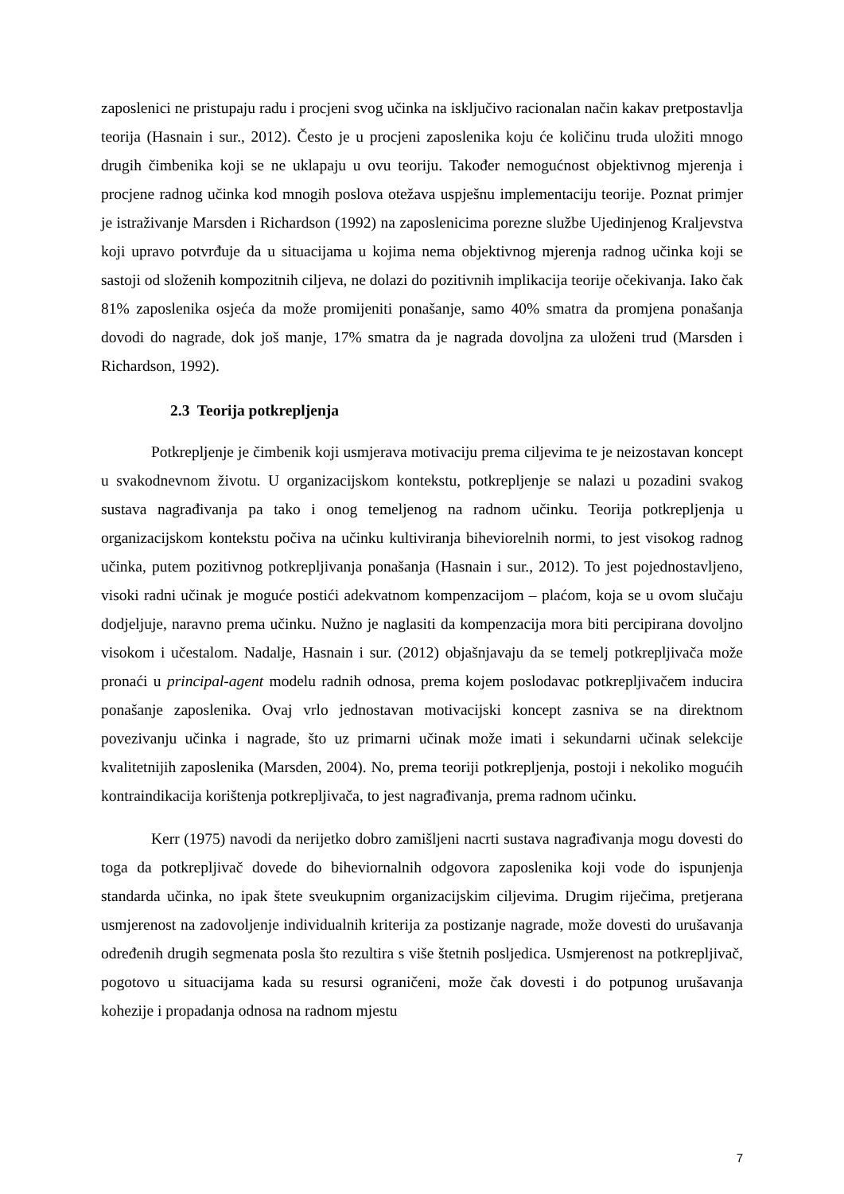zaposlenici ne pristupaju radu i procjeni svog učinka na isključivo racionalan način kakav pretpostavlja teorija (Hasnain i sur., 2012). Često je u procjeni zaposlenika koju će količinu truda uložiti mnogo drugih čimbenika koji se ne uklapaju u ovu teoriju. Također nemogućnost objektivnog mjerenja i procjene radnog učinka kod mnogih poslova otežava uspješnu implementaciju teorije. Poznat primjer je istraživanje Marsden i Richardson (1992) na zaposlenicima porezne službe Ujedinjenog Kraljevstva koji upravo potvrđuje da u situacijama u kojima nema objektivnog mjerenja radnog učinka koji se sastoji od složenih kompozitnih ciljeva, ne dolazi do pozitivnih implikacija teorije očekivanja. Iako čak 81% zaposlenika osjeća da može promijeniti ponašanje, samo 40% smatra da promjena ponašanja dovodi do nagrade, dok još manje, 17% smatra da je nagrada dovoljna za uloženi trud (Marsden i Richardson, 1992).
2.3 Teorija potkrepljenja
Potkrepljenje je čimbenik koji usmjerava motivaciju prema ciljevima te je neizostavan koncept u svakodnevnom životu. U organizacijskom kontekstu, potkrepljenje se nalazi u pozadini svakog sustava nagrađivanja pa tako i onog temeljenog na radnom učinku. Teorija potkrepljenja u organizacijskom kontekstu počiva na učinku kultiviranja biheviorelnih normi, to jest visokog radnog učinka, putem pozitivnog potkrepljivanja ponašanja (Hasnain i sur., 2012). To jest pojednostavljeno, visoki radni učinak je moguće postići adekvatnom kompenzacijom – plaćom, koja se u ovom slučaju dodjeljuje, naravno prema učinku. Nužno je naglasiti da kompenzacija mora biti percipirana dovoljno visokom i učestalom. Nadalje, Hasnain i sur. (2012) objašnjavaju da se temelj potkrepljivača može pronaći u principal-agent modelu radnih odnosa, prema kojem poslodavac potkrepljivačem inducira ponašanje zaposlenika. Ovaj vrlo jednostavan motivacijski koncept zasniva se na direktnom povezivanju učinka i nagrade, što uz primarni učinak može imati i sekundarni učinak selekcije kvalitetnijih zaposlenika (Marsden, 2004). No, prema teoriji potkrepljenja, postoji i nekoliko mogućih kontraindikacija korištenja potkrepljivača, to jest nagrađivanja, prema radnom učinku.
Kerr (1975) navodi da nerijetko dobro zamišljeni nacrti sustava nagrađivanja mogu dovesti do toga da potkrepljivač dovede do biheviornalnih odgovora zaposlenika koji vode do ispunjenja standarda učinka, no ipak štete sveukupnim organizacijskim ciljevima. Drugim riječima, pretjerana usmjerenost na zadovoljenje individualnih kriterija za postizanje nagrade, može dovesti do urušavanja određenih drugih segmenata posla što rezultira s više štetnih posljedica. Usmjerenost na potkrepljivač, pogotovo u situacijama kada su resursi ograničeni, može čak dovesti i do potpunog urušavanja kohezije i propadanja odnosa na radnom mjestu
7